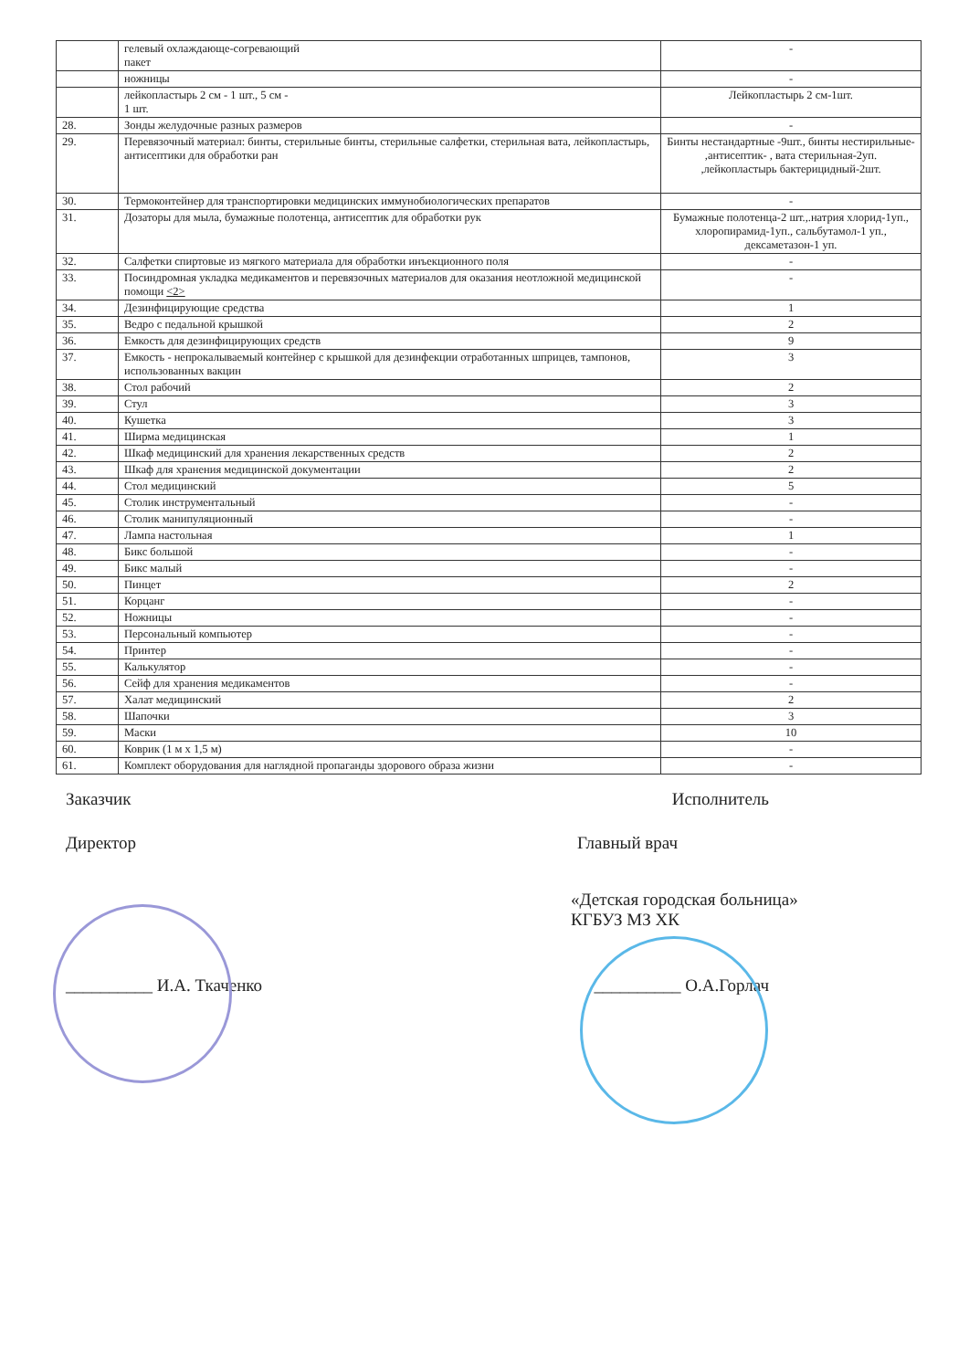| | гелевый охлаждающе-согревающий пакет | - |
| | ножницы | - |
| | лейкопластырь 2 см - 1 шт., 5 см - 1 шт. | Лейкопластырь 2 см-1шт. |
| 28. | Зонды желудочные разных размеров | - |
| 29. | Перевязочный материал: бинты, стерильные бинты, стерильные салфетки, стерильная вата, лейкопластырь, антисептики для обработки ран | Бинты нестандартные -9шт., бинты нестирильные- ,антисептик- , вата стерильная-2уп. ,лейкопластырь бактерицидный-2шт. |
| 30. | Термоконтейнер для транспортировки медицинских иммунобиологических препаратов | - |
| 31. | Дозаторы для мыла, бумажные полотенца, антисептик для обработки рук | Бумажные полотенца-2 шт.,.натрия хлорид-1уп., хлоропирамид-1уп., сальбутамол-1 уп., дексаметазон-1 уп. |
| 32. | Салфетки спиртовые из мягкого материала для обработки инъекционного поля | - |
| 33. | Посиндромная укладка медикаментов и перевязочных материалов для оказания неотложной медицинской помощи <2> | - |
| 34. | Дезинфицирующие средства | 1 |
| 35. | Ведро с педальной крышкой | 2 |
| 36. | Емкость для дезинфицирующих средств | 9 |
| 37. | Емкость - непрокалываемый контейнер с крышкой для дезинфекции отработанных шприцев, тампонов, использованных вакцин | 3 |
| 38. | Стол рабочий | 2 |
| 39. | Стул | 3 |
| 40. | Кушетка | 3 |
| 41. | Ширма медицинская | 1 |
| 42. | Шкаф медицинский для хранения лекарственных средств | 2 |
| 43. | Шкаф для хранения медицинской документации | 2 |
| 44. | Стол медицинский | 5 |
| 45. | Столик инструментальный | - |
| 46. | Столик манипуляционный | - |
| 47. | Лампа настольная | 1 |
| 48. | Бикс большой | - |
| 49. | Бикс малый | - |
| 50. | Пинцет | 2 |
| 51. | Корцанг | - |
| 52. | Ножницы | - |
| 53. | Персональный компьютер | - |
| 54. | Принтер | - |
| 55. | Калькулятор | - |
| 56. | Сейф для хранения медикаментов | - |
| 57. | Халат медицинский | 2 |
| 58. | Шапочки | 3 |
| 59. | Маски | 10 |
| 60. | Коврик (1 м х 1,5 м) | - |
| 61. | Комплект оборудования для наглядной пропаганды здорового образа жизни | - |
Заказчик Исполнитель
Директор Главный врач
«Детская городская больница»
КГБУЗ МЗ ХК
__________ И.А. Ткаченко __________ О.А.Горлач